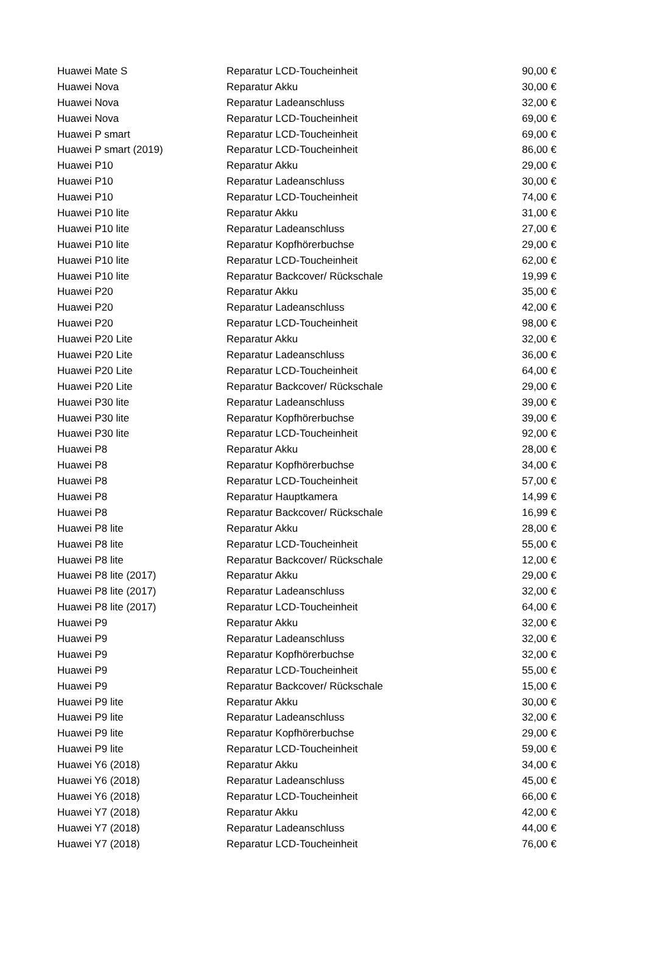| Huawei Mate S | Reparatur LCD-Toucheinheit | 90,00 € |
| Huawei Nova | Reparatur Akku | 30,00 € |
| Huawei Nova | Reparatur Ladeanschluss | 32,00 € |
| Huawei Nova | Reparatur LCD-Toucheinheit | 69,00 € |
| Huawei P smart | Reparatur LCD-Toucheinheit | 69,00 € |
| Huawei P smart (2019) | Reparatur LCD-Toucheinheit | 86,00 € |
| Huawei P10 | Reparatur Akku | 29,00 € |
| Huawei P10 | Reparatur Ladeanschluss | 30,00 € |
| Huawei P10 | Reparatur LCD-Toucheinheit | 74,00 € |
| Huawei P10 lite | Reparatur Akku | 31,00 € |
| Huawei P10 lite | Reparatur Ladeanschluss | 27,00 € |
| Huawei P10 lite | Reparatur Kopfhörerbuchse | 29,00 € |
| Huawei P10 lite | Reparatur LCD-Toucheinheit | 62,00 € |
| Huawei P10 lite | Reparatur Backcover/ Rückschale | 19,99 € |
| Huawei P20 | Reparatur Akku | 35,00 € |
| Huawei P20 | Reparatur Ladeanschluss | 42,00 € |
| Huawei P20 | Reparatur LCD-Toucheinheit | 98,00 € |
| Huawei P20 Lite | Reparatur Akku | 32,00 € |
| Huawei P20 Lite | Reparatur Ladeanschluss | 36,00 € |
| Huawei P20 Lite | Reparatur LCD-Toucheinheit | 64,00 € |
| Huawei P20 Lite | Reparatur Backcover/ Rückschale | 29,00 € |
| Huawei P30 lite | Reparatur Ladeanschluss | 39,00 € |
| Huawei P30 lite | Reparatur Kopfhörerbuchse | 39,00 € |
| Huawei P30 lite | Reparatur LCD-Toucheinheit | 92,00 € |
| Huawei P8 | Reparatur Akku | 28,00 € |
| Huawei P8 | Reparatur Kopfhörerbuchse | 34,00 € |
| Huawei P8 | Reparatur LCD-Toucheinheit | 57,00 € |
| Huawei P8 | Reparatur Hauptkamera | 14,99 € |
| Huawei P8 | Reparatur Backcover/ Rückschale | 16,99 € |
| Huawei P8 lite | Reparatur Akku | 28,00 € |
| Huawei P8 lite | Reparatur LCD-Toucheinheit | 55,00 € |
| Huawei P8 lite | Reparatur Backcover/ Rückschale | 12,00 € |
| Huawei P8 lite (2017) | Reparatur Akku | 29,00 € |
| Huawei P8 lite (2017) | Reparatur Ladeanschluss | 32,00 € |
| Huawei P8 lite (2017) | Reparatur LCD-Toucheinheit | 64,00 € |
| Huawei P9 | Reparatur Akku | 32,00 € |
| Huawei P9 | Reparatur Ladeanschluss | 32,00 € |
| Huawei P9 | Reparatur Kopfhörerbuchse | 32,00 € |
| Huawei P9 | Reparatur LCD-Toucheinheit | 55,00 € |
| Huawei P9 | Reparatur Backcover/ Rückschale | 15,00 € |
| Huawei P9 lite | Reparatur Akku | 30,00 € |
| Huawei P9 lite | Reparatur Ladeanschluss | 32,00 € |
| Huawei P9 lite | Reparatur Kopfhörerbuchse | 29,00 € |
| Huawei P9 lite | Reparatur LCD-Toucheinheit | 59,00 € |
| Huawei Y6 (2018) | Reparatur Akku | 34,00 € |
| Huawei Y6 (2018) | Reparatur Ladeanschluss | 45,00 € |
| Huawei Y6 (2018) | Reparatur LCD-Toucheinheit | 66,00 € |
| Huawei Y7 (2018) | Reparatur Akku | 42,00 € |
| Huawei Y7 (2018) | Reparatur Ladeanschluss | 44,00 € |
| Huawei Y7 (2018) | Reparatur LCD-Toucheinheit | 76,00 € |